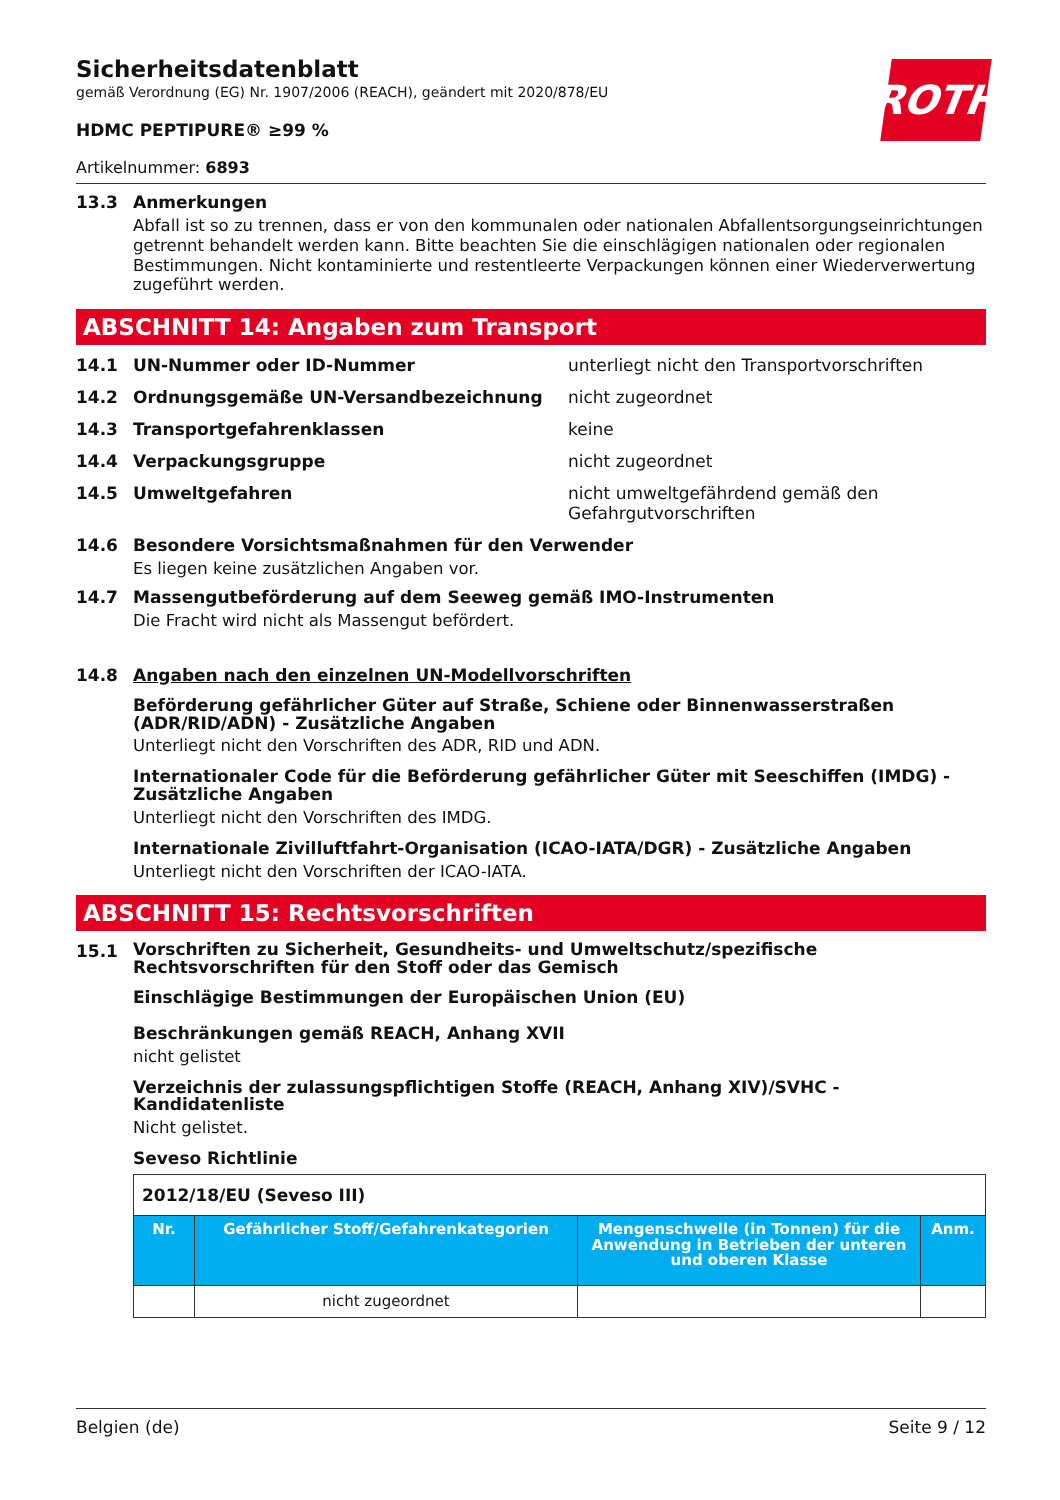ROTH
Sicherheitsdatenblatt
gemäß Verordnung (EG) Nr. 1907/2006 (REACH), geändert mit 2020/878/EU
HDMC PEPTIPURE® ≥99 %
Artikelnummer: 6893
13.3 Anmerkungen
Abfall ist so zu trennen, dass er von den kommunalen oder nationalen Abfallentsorgungseinrichtungen getrennt behandelt werden kann. Bitte beachten Sie die einschlägigen nationalen oder regionalen Bestimmungen. Nicht kontaminierte und restentleerte Verpackungen können einer Wiederverwertung zugeführt werden.
ABSCHNITT 14: Angaben zum Transport
14.1 UN-Nummer oder ID-Nummer unterliegt nicht den Transportvorschriften
14.2 Ordnungsgemäße UN-Versandbezeichnung nicht zugeordnet
14.3 Transportgefahrenklassen keine
14.4 Verpackungsgruppe nicht zugeordnet
14.5 Umweltgefahren nicht umweltgefährdend gemäß den Gefahrgutvorschriften
14.6 Besondere Vorsichtsmaßnahmen für den Verwender
Es liegen keine zusätzlichen Angaben vor.
14.7 Massengutbeförderung auf dem Seeweg gemäß IMO-Instrumenten
Die Fracht wird nicht als Massengut befördert.
14.8 Angaben nach den einzelnen UN-Modellvorschriften
Beförderung gefährlicher Güter auf Straße, Schiene oder Binnenwasserstraßen (ADR/RID/ADN) - Zusätzliche Angaben
Unterliegt nicht den Vorschriften des ADR, RID und ADN.
Internationaler Code für die Beförderung gefährlicher Güter mit Seeschiffen (IMDG) - Zusätzliche Angaben
Unterliegt nicht den Vorschriften des IMDG.
Internationale Zivilluftfahrt-Organisation (ICAO-IATA/DGR) - Zusätzliche Angaben
Unterliegt nicht den Vorschriften der ICAO-IATA.
ABSCHNITT 15: Rechtsvorschriften
15.1 Vorschriften zu Sicherheit, Gesundheits- und Umweltschutz/spezifische Rechtsvorschriften für den Stoff oder das Gemisch
Einschlägige Bestimmungen der Europäischen Union (EU)
Beschränkungen gemäß REACH, Anhang XVII
nicht gelistet
Verzeichnis der zulassungspflichtigen Stoffe (REACH, Anhang XIV)/SVHC - Kandidatenliste
Nicht gelistet.
Seveso Richtlinie
| 2012/18/EU (Seveso III) | | | |
| Nr. | Gefährlicher Stoff/Gefahrenkategorien | Mengenschwelle (in Tonnen) für die Anwendung in Betrieben der unteren und oberen Klasse | Anm. |
| | nicht zugeordnet | | |
Belgien (de) Seite 9 / 12